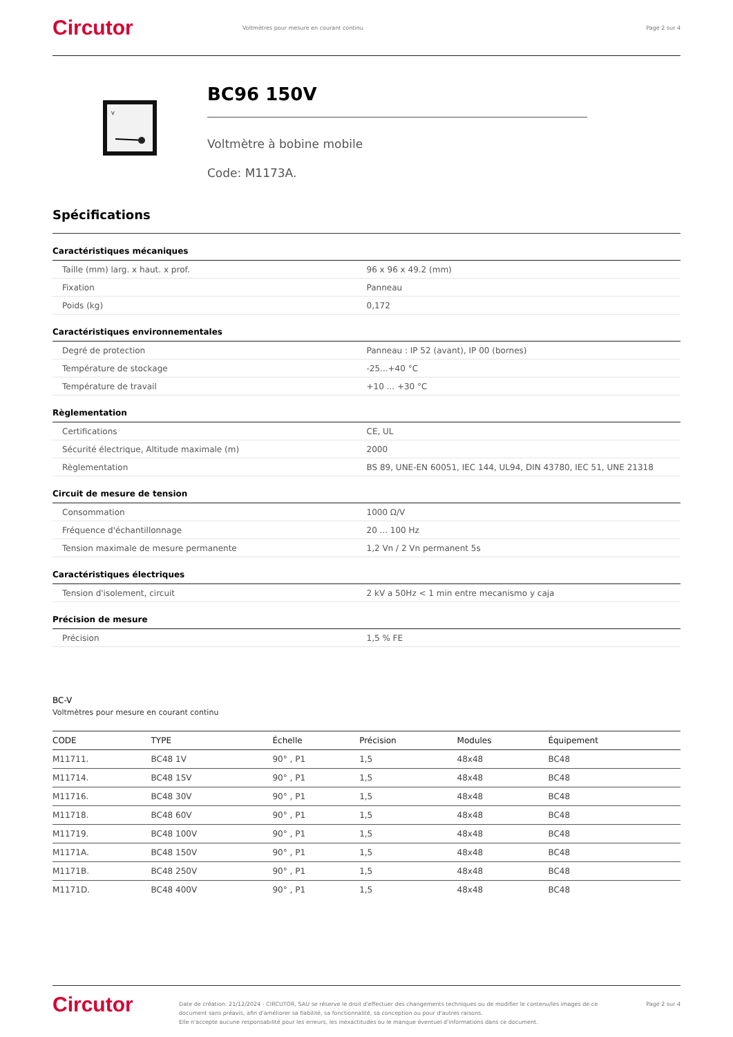Circutor
Voltmètres pour mesure en courant continu
Page 2 sur 4
V
BC96 150V
Voltmètre à bobine mobile
Code: M1173A.
Spécifications
Caractéristiques mécaniques
| Taille (mm) larg. x haut. x prof. | 96 x 96 x 49.2 (mm) |
| Fixation | Panneau |
| Poids (kg) | 0,172 |
Caractéristiques environnementales
| Degré de protection | Panneau : IP 52 (avant), IP 00 (bornes) |
| Température de stockage | -25...+40 °C |
| Température de travail | +10 ... +30 °C |
Règlementation
| Certifications | CE, UL |
| Sécurité électrique, Altitude maximale (m) | 2000 |
| Règlementation | BS 89, UNE-EN 60051, IEC 144, UL94, DIN 43780, IEC 51, UNE 21318 |
Circuit de mesure de tension
| Consommation | 1000 Ω/V |
| Fréquence d'échantillonnage | 20 ... 100 Hz |
| Tension maximale de mesure permanente | 1,2 Vn / 2 Vn permanent 5s |
Caractéristiques électriques
| Tension d'isolement, circuit | 2 kV a 50Hz < 1 min entre mecanismo y caja |
Précision de mesure
| Précision | 1,5 % FE |
BC-V
Voltmètres pour mesure en courant continu
| CODE | TYPE | Échelle | Précision | Modules | Équipement |
| --- | --- | --- | --- | --- | --- |
| M11711. | BC48 1V | 90° , P1 | 1,5 | 48x48 | BC48 |
| M11714. | BC48 15V | 90° , P1 | 1,5 | 48x48 | BC48 |
| M11716. | BC48 30V | 90° , P1 | 1,5 | 48x48 | BC48 |
| M11718. | BC48 60V | 90° , P1 | 1,5 | 48x48 | BC48 |
| M11719. | BC48 100V | 90° , P1 | 1,5 | 48x48 | BC48 |
| M1171A. | BC48 150V | 90° , P1 | 1,5 | 48x48 | BC48 |
| M1171B. | BC48 250V | 90° , P1 | 1,5 | 48x48 | BC48 |
| M1171D. | BC48 400V | 90° , P1 | 1,5 | 48x48 | BC48 |
Circutor
Date de création: 21/12/2024 - CIRCUTOR, SAU se réserve le droit d'effectuer des changements techniques ou de modifier le contenu/les images de ce document sans préavis, afin d'améliorer sa fiabilité, sa fonctionnalité, sa conception ou pour d'autres raisons.
Elle n'accepte aucune responsabilité pour les erreurs, les inexactitudes ou le manque éventuel d'informations dans ce document.
Page 2 sur 4